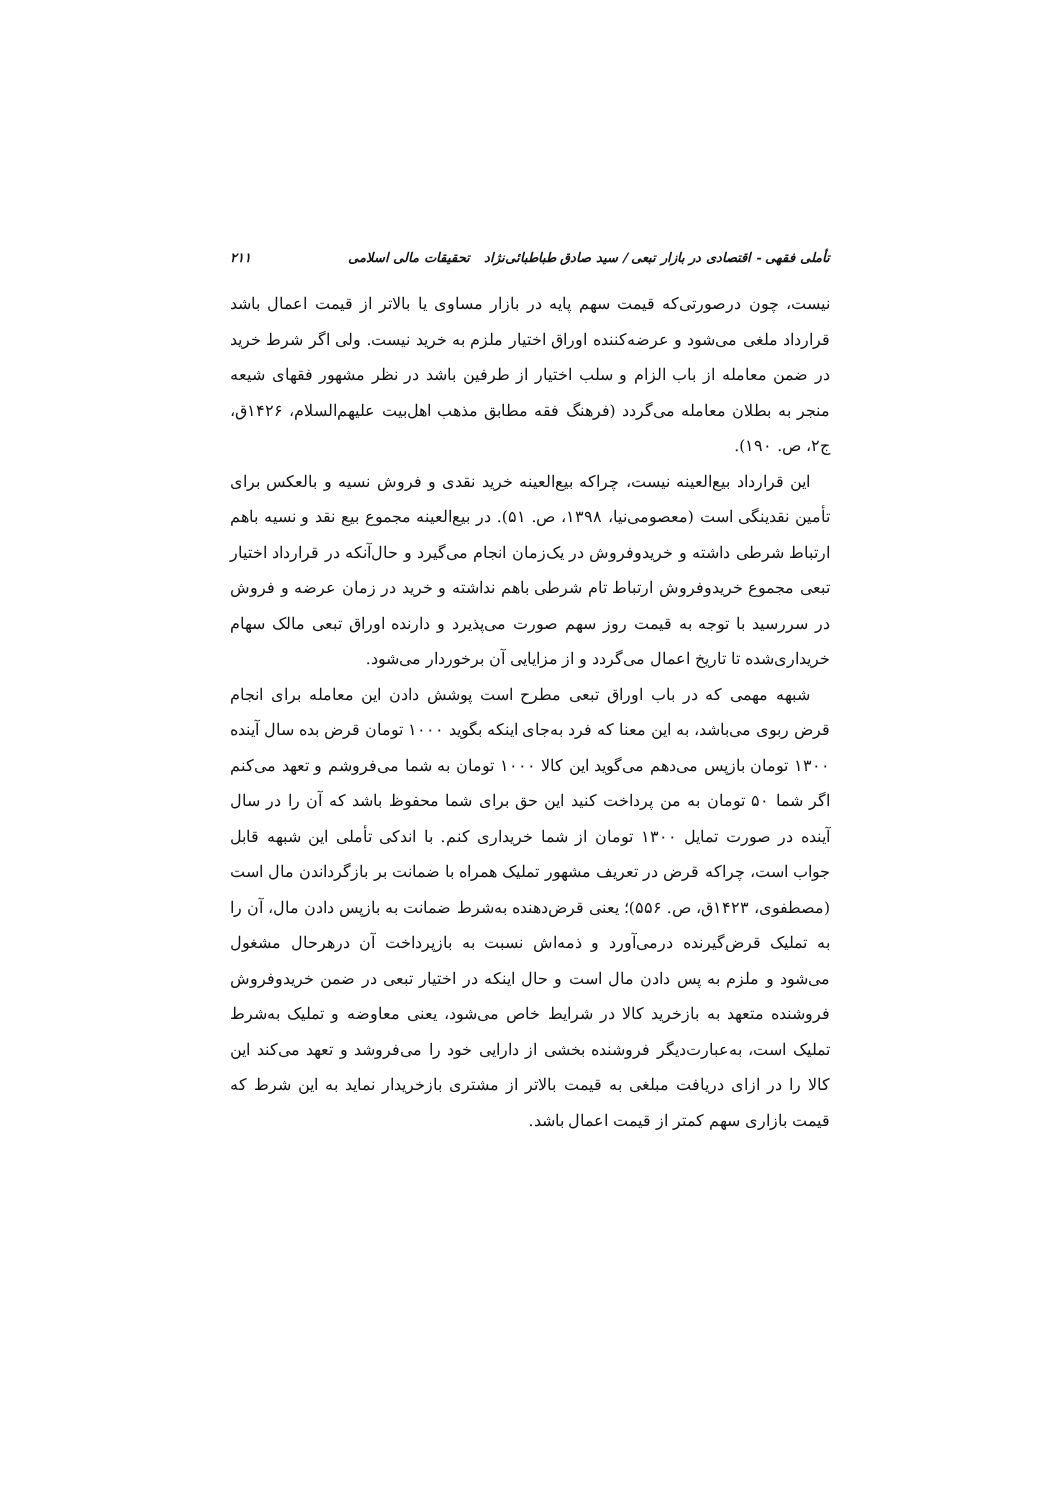تأملی فقهی - اقتصادی در بازار تبعی / سید صادق طباطبائی‌نژاد تحقیقات مالی اسلامی ۲۱۱
نیست، چون درصورتی‌که قیمت سهم پایه در بازار مساوی یا بالاتر از قیمت اعمال باشد قرارداد ملغی می‌شود و عرضه‌کننده اوراق اختیار ملزم به خرید نیست. ولی اگر شرط خرید در ضمن معامله از باب الزام و سلب اختیار از طرفین باشد در نظر مشهور فقهای شیعه منجر به بطلان معامله می‌گردد (فرهنگ فقه مطابق مذهب اهل‌بیت علیهم‌السلام، ۱۴۲۶ق، ج۲، ص. ۱۹۰).
این قرارداد بیع‌العینه نیست، چراکه بیع‌العینه خرید نقدی و فروش نسیه و بالعکس برای تأمین نقدینگی است (معصومی‌نیا، ۱۳۹۸، ص. ۵۱). در بیع‌العینه مجموع بیع نقد و نسیه باهم ارتباط شرطی داشته و خریدوفروش در یک‌زمان انجام می‌گیرد و حال‌آنکه در قرارداد اختیار تبعی مجموع خریدوفروش ارتباط تام شرطی باهم نداشته و خرید در زمان عرضه و فروش در سررسید با توجه به قیمت روز سهم صورت می‌پذیرد و دارنده اوراق تبعی مالک سهام خریداری‌شده تا تاریخ اعمال می‌گردد و از مزایایی آن برخوردار می‌شود.
شبهه مهمی که در باب اوراق تبعی مطرح است پوشش دادن این معامله برای انجام قرض ربوی می‌باشد، به این معنا که فرد به‌جای اینکه بگوید ۱۰۰۰ تومان قرض بده سال آینده ۱۳۰۰ تومان بازپس می‌دهم می‌گوید این کالا ۱۰۰۰ تومان به شما می‌فروشم و تعهد می‌کنم اگر شما ۵۰ تومان به من پرداخت کنید این حق برای شما محفوظ باشد که آن را در سال آینده در صورت تمایل ۱۳۰۰ تومان از شما خریداری کنم. با اندکی تأملی این شبهه قابل جواب است، چراکه قرض در تعریف مشهور تملیک همراه با ضمانت بر بازگرداندن مال است (مصطفوی، ۱۴۲۳ق، ص. ۵۵۶)؛ یعنی قرض‌دهنده به‌شرط ضمانت به بازپس دادن مال، آن را به تملیک قرض‌گیرنده درمی‌آورد و ذمه‌اش نسبت به بازپرداخت آن درهرحال مشغول می‌شود و ملزم به پس دادن مال است و حال اینکه در اختیار تبعی در ضمن خریدوفروش فروشنده متعهد به بازخرید کالا در شرایط خاص می‌شود، یعنی معاوضه و تملیک به‌شرط تملیک است، به‌عبارت‌دیگر فروشنده بخشی از دارایی خود را می‌فروشد و تعهد می‌کند این کالا را در ازای دریافت مبلغی به قیمت بالاتر از مشتری بازخریدار نماید به این شرط که قیمت بازاری سهم کمتر از قیمت اعمال باشد.